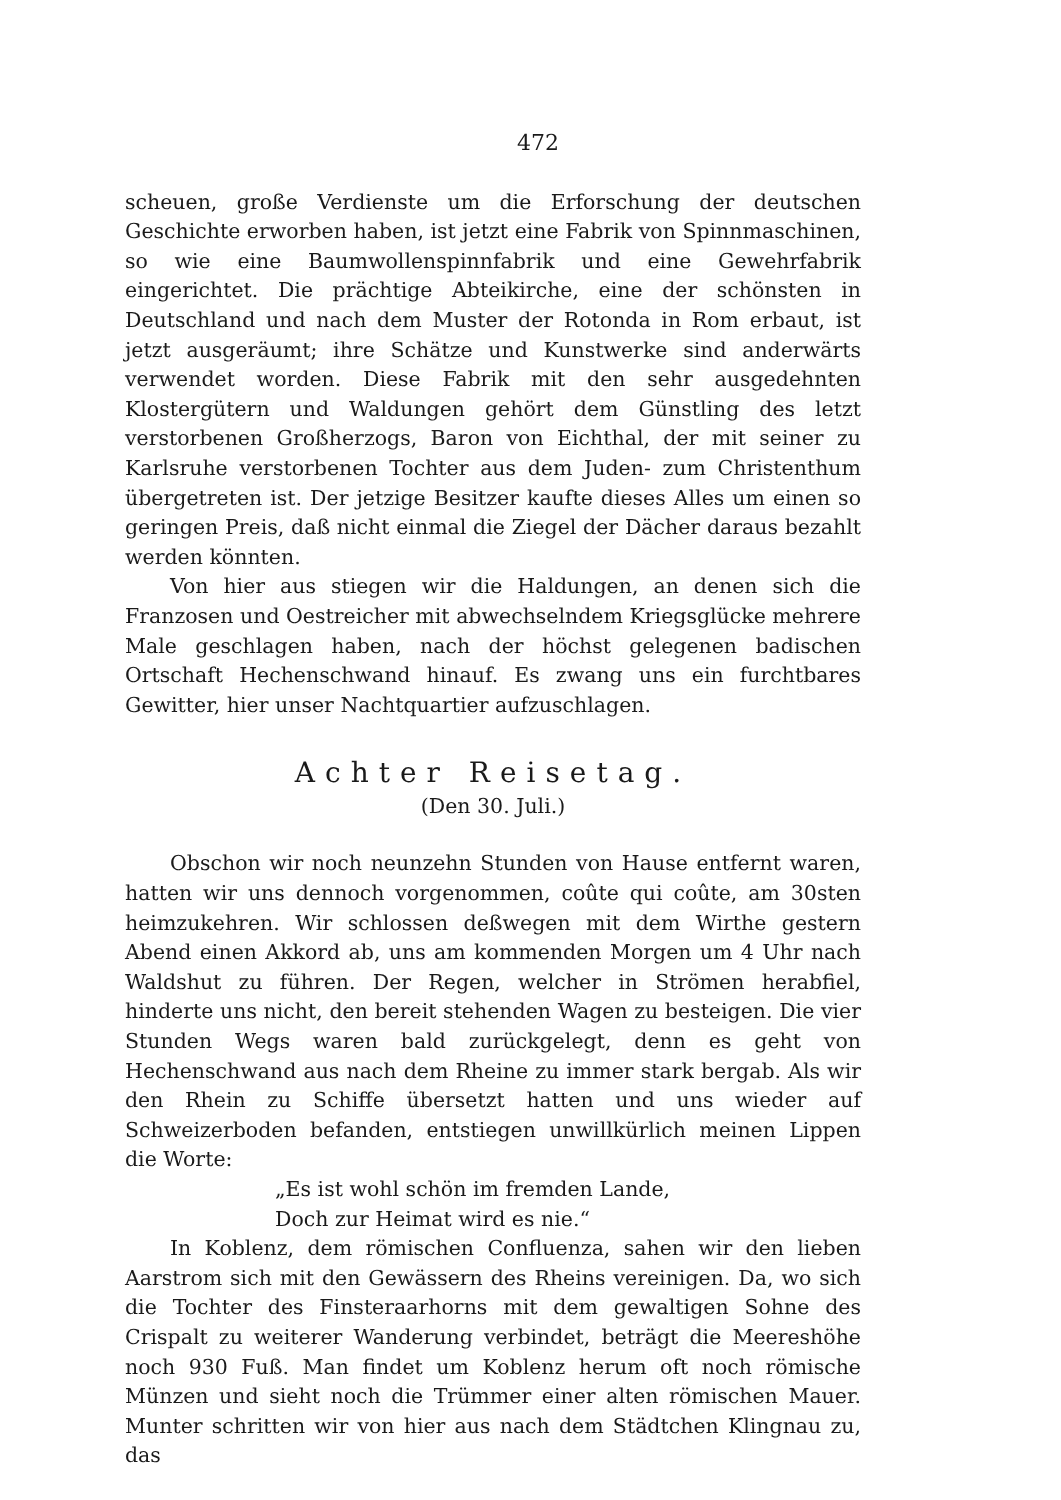472
scheuen, große Verdienste um die Erforschung der deutschen Geschichte erworben haben, ist jetzt eine Fabrik von Spinnmaschinen, so wie eine Baumwollenspinnfabrik und eine Gewehrfabrik eingerichtet. Die prächtige Abteikirche, eine der schönsten in Deutschland und nach dem Muster der Rotonda in Rom erbaut, ist jetzt ausgeräumt; ihre Schätze und Kunstwerke sind anderwärts verwendet worden. Diese Fabrik mit den sehr ausgedehnten Klostergütern und Waldungen gehört dem Günstling des letzt verstorbenen Großherzogs, Baron von Eichthal, der mit seiner zu Karlsruhe verstorbenen Tochter aus dem Juden- zum Christenthum übergetreten ist. Der jetzige Besitzer kaufte dieses Alles um einen so geringen Preis, daß nicht einmal die Ziegel der Dächer daraus bezahlt werden könnten.
Von hier aus stiegen wir die Haldungen, an denen sich die Franzosen und Oestreicher mit abwechselndem Kriegsglücke mehrere Male geschlagen haben, nach der höchst gelegenen badischen Ortschaft Hechenschwand hinauf. Es zwang uns ein furchtbares Gewitter, hier unser Nachtquartier aufzuschlagen.
Achter Reisetag.
(Den 30. Juli.)
Obschon wir noch neunzehn Stunden von Hause entfernt waren, hatten wir uns dennoch vorgenommen, coûte qui coûte, am 30sten heimzukehren. Wir schlossen deßwegen mit dem Wirthe gestern Abend einen Akkord ab, uns am kommenden Morgen um 4 Uhr nach Waldshut zu führen. Der Regen, welcher in Strömen herabfiel, hinderte uns nicht, den bereit stehenden Wagen zu besteigen. Die vier Stunden Wegs waren bald zurückgelegt, denn es geht von Hechenschwand aus nach dem Rheine zu immer stark bergab. Als wir den Rhein zu Schiffe übersetzt hatten und uns wieder auf Schweizerboden befanden, entstiegen unwillkürlich meinen Lippen die Worte:
„Es ist wohl schön im fremden Lande,
Doch zur Heimat wird es nie.“
In Koblenz, dem römischen Confluenza, sahen wir den lieben Aarstrom sich mit den Gewässern des Rheins vereinigen. Da, wo sich die Tochter des Finsteraarhorns mit dem gewaltigen Sohne des Crispalt zu weiterer Wanderung verbindet, beträgt die Meereshöhe noch 930 Fuß. Man findet um Koblenz herum oft noch römische Münzen und sieht noch die Trümmer einer alten römischen Mauer. Munter schritten wir von hier aus nach dem Städtchen Klingnau zu, das